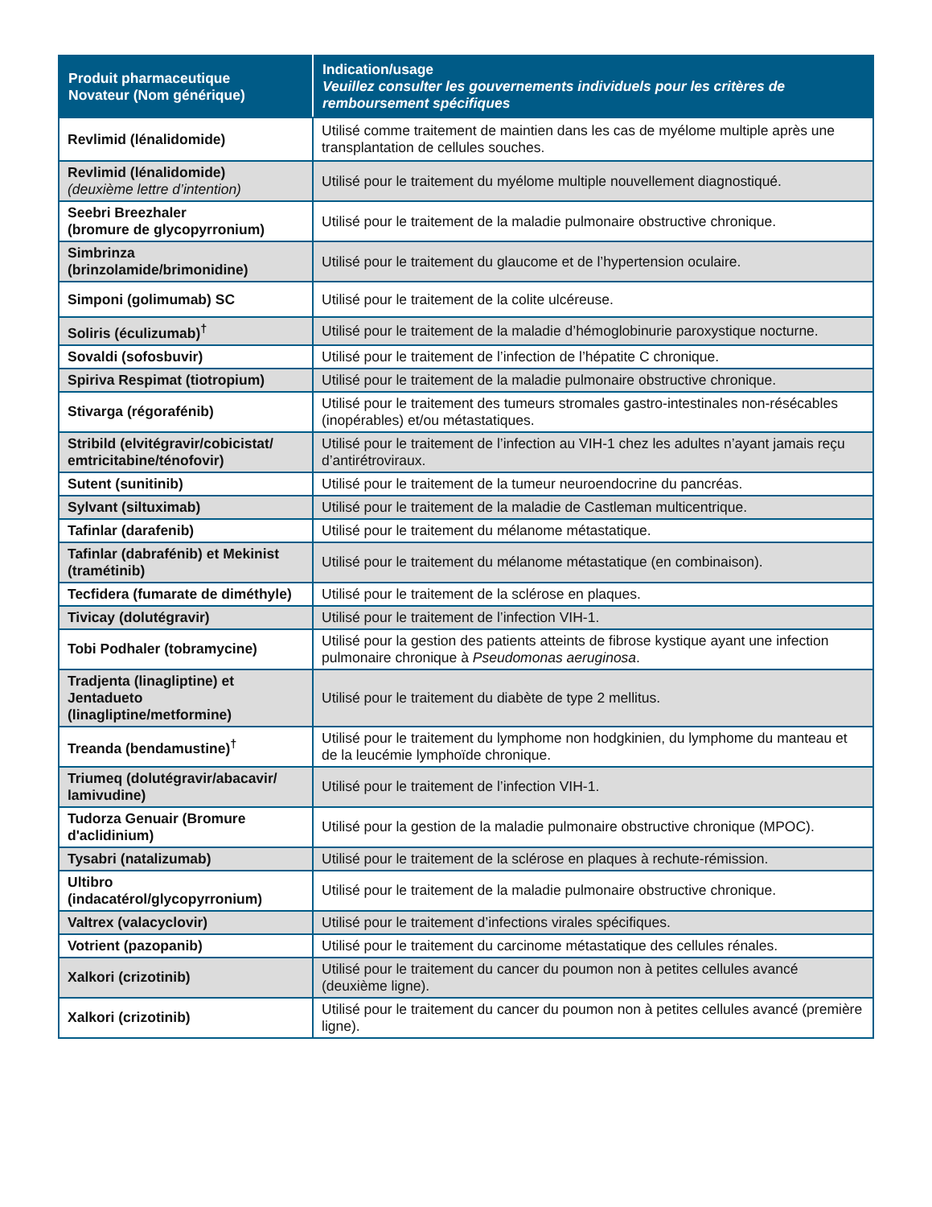| Produit pharmaceutique Novateur (Nom générique) | Indication/usage Veuillez consulter les gouvernements individuels pour les critères de remboursement spécifiques |
| --- | --- |
| Revlimid (lénalidomide) | Utilisé comme traitement de maintien dans les cas de myélome multiple après une transplantation de cellules souches. |
| Revlimid (lénalidomide) (deuxième lettre d’intention) | Utilisé pour le traitement du myélome multiple nouvellement diagnostiqué. |
| Seebri Breezhaler (bromure de glycopyrronium) | Utilisé pour le traitement de la maladie pulmonaire obstructive chronique. |
| Simbrinza (brinzolamide/brimonidine) | Utilisé pour le traitement du glaucome et de l’hypertension oculaire. |
| Simponi (golimumab) SC | Utilisé pour le traitement de la colite ulcéreuse. |
| Soliris (éculizumab)<sup>†</sup> | Utilisé pour le traitement de la maladie d’hémoglobinurie paroxystique nocturne. |
| Sovaldi (sofosbuvir) | Utilisé pour le traitement de l’infection de l’hépatite C chronique. |
| Spiriva Respimat (tiotropium) | Utilisé pour le traitement de la maladie pulmonaire obstructive chronique. |
| Stivarga (régorafénib) | Utilisé pour le traitement des tumeurs stromales gastro-intestinales non-résécables (inopérables) et/ou métastatiques. |
| Stribild (elvitégravir/cobicistat/ emtricitabine/ténofovir) | Utilisé pour le traitement de l’infection au VIH-1 chez les adultes n’ayant jamais reçu d’antirétroviraux. |
| Sutent (sunitinib) | Utilisé pour le traitement de la tumeur neuroendocrine du pancréas. |
| Sylvant (siltuximab) | Utilisé pour le traitement de la maladie de Castleman multicentrique. |
| Tafinlar (darafenib) | Utilisé pour le traitement du mélanome métastatique. |
| Tafinlar (dabrafénib) et Mekinist (tramétinib) | Utilisé pour le traitement du mélanome métastatique (en combinaison). |
| Tecfidera (fumarate de diméthyle) | Utilisé pour le traitement de la sclérose en plaques. |
| Tivicay (dolutégravir) | Utilisé pour le traitement de l’infection VIH-1. |
| Tobi Podhaler (tobramycine) | Utilisé pour la gestion des patients atteints de fibrose kystique ayant une infection pulmonaire chronique à Pseudomonas aeruginosa . |
| Tradjenta (linagliptine) et Jentadueto (linagliptine/metformine) | Utilisé pour le traitement du diabète de type 2 mellitus. |
| Treanda (bendamustine)<sup>†</sup> | Utilisé pour le traitement du lymphome non hodgkinien, du lymphome du manteau et de la leucémie lymphoïde chronique. |
| Triumeq (dolutégravir/abacavir/ lamivudine) | Utilisé pour le traitement de l’infection VIH-1. |
| Tudorza Genuair (Bromure d'aclidinium) | Utilisé pour la gestion de la maladie pulmonaire obstructive chronique (MPOC). |
| Tysabri (natalizumab) | Utilisé pour le traitement de la sclérose en plaques à rechute-rémission. |
| Ultibro (indacatérol/glycopyrronium) | Utilisé pour le traitement de la maladie pulmonaire obstructive chronique. |
| Valtrex (valacyclovir) | Utilisé pour le traitement d’infections virales spécifiques. |
| Votrient (pazopanib) | Utilisé pour le traitement du carcinome métastatique des cellules rénales. |
| Xalkori (crizotinib) | Utilisé pour le traitement du cancer du poumon non à petites cellules avancé (deuxième ligne). |
| Xalkori (crizotinib) | Utilisé pour le traitement du cancer du poumon non à petites cellules avancé (première ligne). |